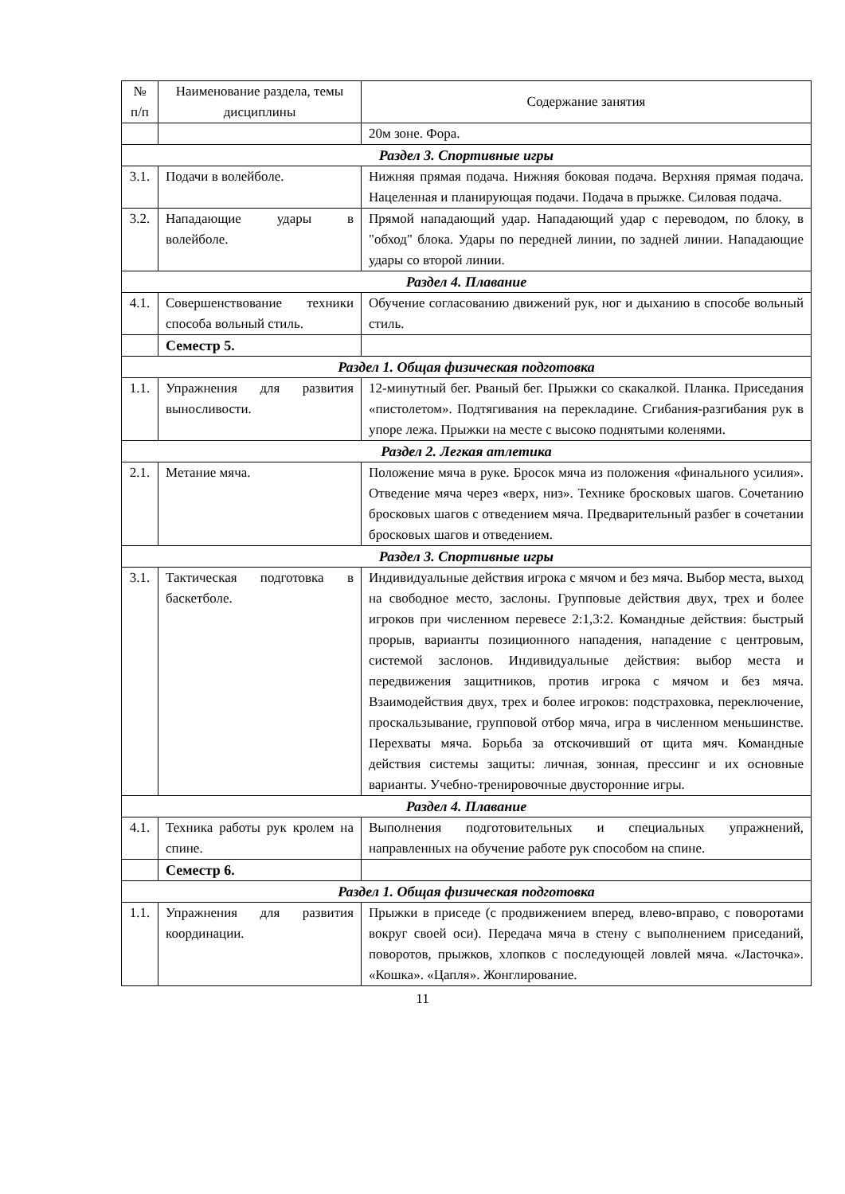| № п/п | Наименование раздела, темы дисциплины | Содержание занятия |
| --- | --- | --- |
| | | 20м зоне. Фора. |
| Раздел 3. Спортивные игры | | |
| 3.1. | Подачи в волейболе. | Нижняя прямая подача. Нижняя боковая подача. Верхняя прямая подача. Нацеленная и планирующая подачи. Подача в прыжке. Силовая подача. |
| 3.2. | Нападающие удары в волейболе. | Прямой нападающий удар. Нападающий удар с переводом, по блоку, в "обход" блока. Удары по передней линии, по задней линии. Нападающие удары со второй линии. |
| Раздел 4. Плавание | | |
| 4.1. | Совершенствование техники способа вольный стиль. | Обучение согласованию движений рук, ног и дыханию в способе вольный стиль. |
| | Семестр 5. | |
| Раздел 1. Общая физическая подготовка | | |
| 1.1. | Упражнения для развития выносливости. | 12-минутный бег. Рваный бег. Прыжки со скакалкой. Планка. Приседания «пистолетом». Подтягивания на перекладине. Сгибания-разгибания рук в упоре лежа. Прыжки на месте с высоко поднятыми коленями. |
| Раздел 2. Легкая атлетика | | |
| 2.1. | Метание мяча. | Положение мяча в руке. Бросок мяча из положения «финального усилия». Отведение мяча через «верх, низ». Технике бросковых шагов. Сочетанию бросковых шагов с отведением мяча. Предварительный разбег в сочетании бросковых шагов и отведением. |
| Раздел 3. Спортивные игры | | |
| 3.1. | Тактическая подготовка в баскетболе. | Индивидуальные действия игрока с мячом и без мяча. Выбор места, выход на свободное место, заслоны. Групповые действия двух, трех и более игроков при численном перевесе 2:1,3:2. Командные действия: быстрый прорыв, варианты позиционного нападения, нападение с центровым, системой заслонов. Индивидуальные действия: выбор места и передвижения защитников, против игрока с мячом и без мяча. Взаимодействия двух, трех и более игроков: подстраховка, переключение, проскальзывание, групповой отбор мяча, игра в численном меньшинстве. Перехваты мяча. Борьба за отскочивший от щита мяч. Командные действия системы защиты: личная, зонная, прессинг и их основные варианты. Учебно-тренировочные двусторонние игры. |
| Раздел 4. Плавание | | |
| 4.1. | Техника работы рук кролем на спине. | Выполнения подготовительных и специальных упражнений, направленных на обучение работе рук способом на спине. |
| | Семестр 6. | |
| Раздел 1. Общая физическая подготовка | | |
| 1.1. | Упражнения для развития координации. | Прыжки в приседе (с продвижением вперед, влево-вправо, с поворотами вокруг своей оси). Передача мяча в стену с выполнением приседаний, поворотов, прыжков, хлопков с последующей ловлей мяча. «Ласточка». «Кошка». «Цапля». Жонглирование. |
11